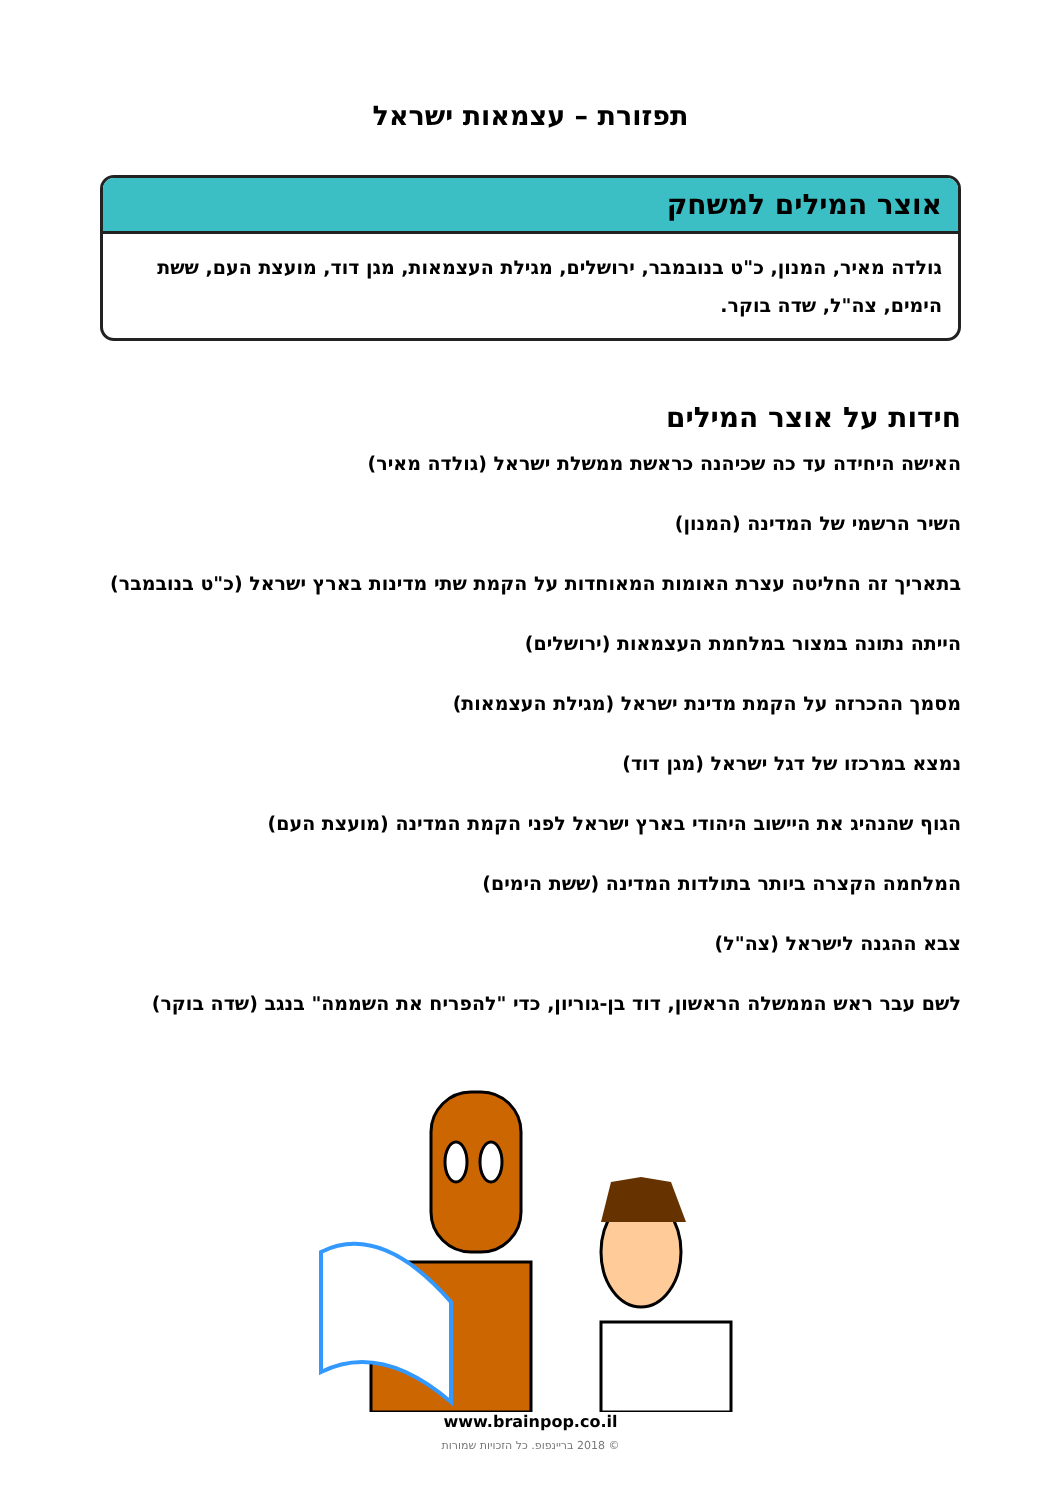תפזורת – עצמאות ישראל
אוצר המילים למשחק
גולדה מאיר, המנון, כ"ט בנובמבר, ירושלים, מגילת העצמאות, מגן דוד, מועצת העם, ששת הימים, צה"ל, שדה בוקר.
חידות על אוצר המילים
האישה היחידה עד כה שכיהנה כראשת ממשלת ישראל (גולדה מאיר)
השיר הרשמי של המדינה (המנון)
בתאריך זה החליטה עצרת האומות המאוחדות על הקמת שתי מדינות בארץ ישראל (כ"ט בנובמבר)
הייתה נתונה במצור במלחמת העצמאות (ירושלים)
מסמך ההכרזה על הקמת מדינת ישראל (מגילת העצמאות)
נמצא במרכזו של דגל ישראל (מגן דוד)
הגוף שהנהיג את היישוב היהודי בארץ ישראל לפני הקמת המדינה (מועצת העם)
המלחמה הקצרה ביותר בתולדות המדינה (ששת הימים)
צבא ההגנה לישראל (צה"ל)
לשם עבר ראש הממשלה הראשון, דוד בן-גוריון, כדי "להפריח את השממה" בנגב (שדה בוקר)
www.brainpop.co.il
© 2018 בריינפופ. כל הזכויות שמורות